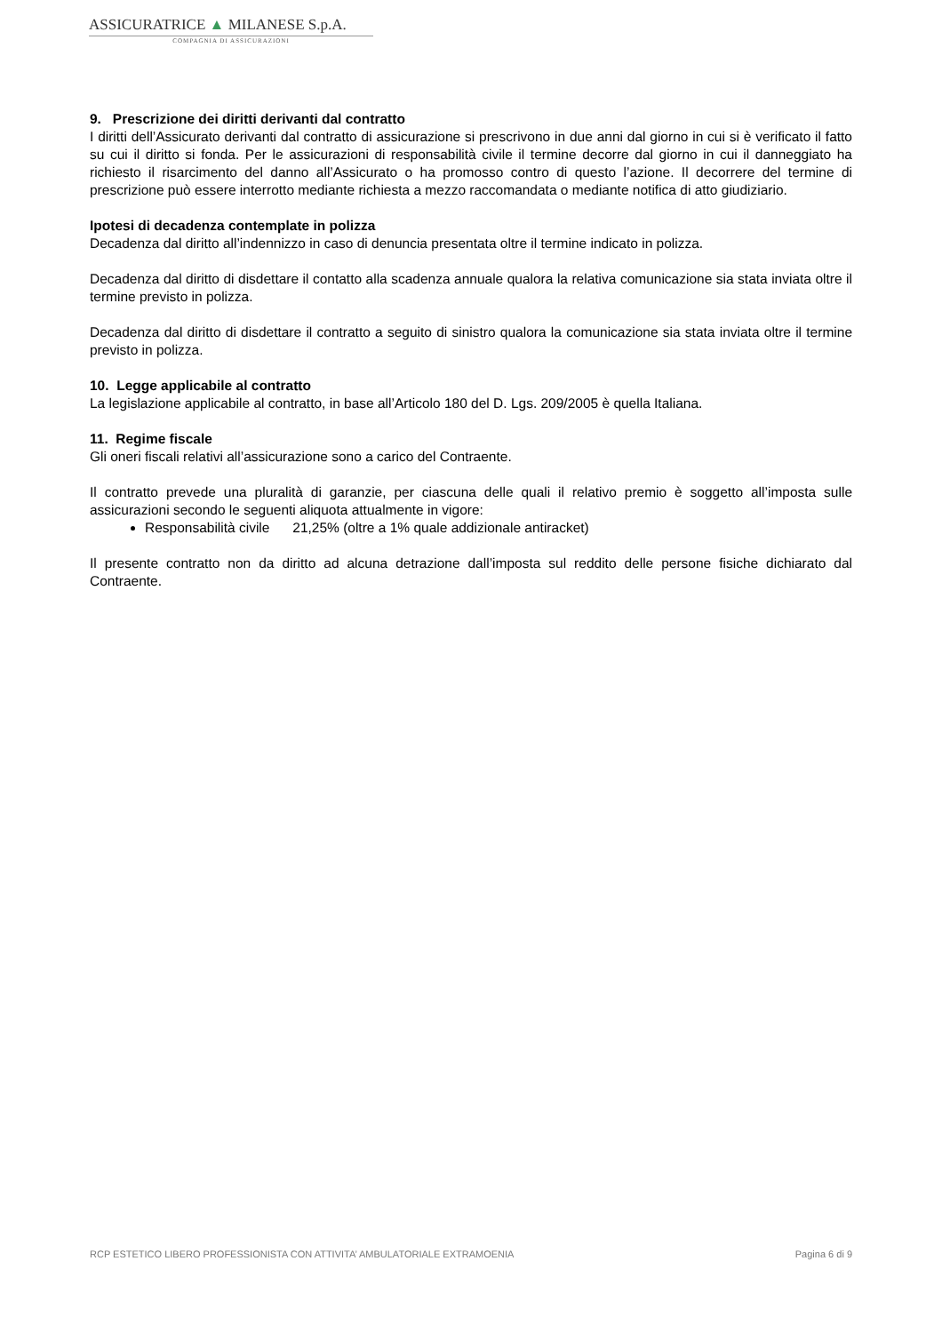ASSICURATRICE ▲ MILANESE S.p.A.
COMPAGNIA DI ASSICURAZIONI
9. Prescrizione dei diritti derivanti dal contratto
I diritti dell’Assicurato derivanti dal contratto di assicurazione si prescrivono in due anni dal giorno in cui si è verificato il fatto su cui il diritto si fonda. Per le assicurazioni di responsabilità civile il termine decorre dal giorno in cui il danneggiato ha richiesto il risarcimento del danno all’Assicurato o ha promosso contro di questo l’azione. Il decorrere del termine di prescrizione può essere interrotto mediante richiesta a mezzo raccomandata o mediante notifica di atto giudiziario.
Ipotesi di decadenza contemplate in polizza
Decadenza dal diritto all’indennizzo in caso di denuncia presentata oltre il termine indicato in polizza.
Decadenza dal diritto di disdettare il contatto alla scadenza annuale qualora la relativa comunicazione sia stata inviata oltre il termine previsto in polizza.
Decadenza dal diritto di disdettare il contratto a seguito di sinistro qualora la comunicazione sia stata inviata oltre il termine previsto in polizza.
10. Legge applicabile al contratto
La legislazione applicabile al contratto, in base all’Articolo 180 del D. Lgs. 209/2005 è quella Italiana.
11. Regime fiscale
Gli oneri fiscali relativi all’assicurazione sono a carico del Contraente.
Il contratto prevede una pluralità di garanzie, per ciascuna delle quali il relativo premio è soggetto all’imposta sulle assicurazioni secondo le seguenti aliquota attualmente in vigore:
Responsabilità civile 21,25% (oltre a 1% quale addizionale antiracket)
Il presente contratto non da diritto ad alcuna detrazione dall’imposta sul reddito delle persone fisiche dichiarato dal Contraente.
RCP ESTETICO LIBERO PROFESSIONISTA CON ATTIVITA’ AMBULATORIALE EXTRAMOENIA Pagina 6 di 9